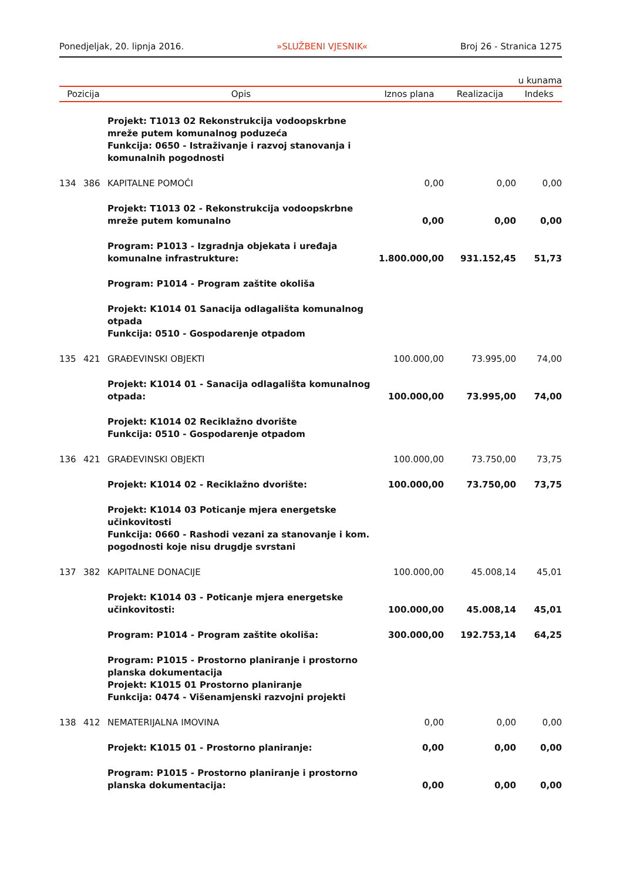Ponedjeljak, 20. lipnja 2016. »SLUŽBENI VJESNIK« Broj 26 - Stranica 1275
u kunama
| Pozicija | | Opis | Iznos plana | Realizacija | Indeks |
| --- | --- | --- | --- | --- | --- |
| | | Projekt: T1013 02 Rekonstrukcija vodoopskrbne mreže putem komunalnog poduzeća Funkcija: 0650 - Istraživanje i razvoj stanovanja i komunalnih pogodnosti | | | |
| 134 | 386 | KAPITALNE POMOĆI | 0,00 | 0,00 | 0,00 |
| | | Projekt: T1013 02 - Rekonstrukcija vodoopskrbne mreže putem komunalno | 0,00 | 0,00 | 0,00 |
| | | Program: P1013 - Izgradnja objekata i uređaja komunalne infrastrukture: | 1.800.000,00 | 931.152,45 | 51,73 |
| | | Program: P1014 - Program zaštite okoliša | | | |
| | | Projekt: K1014 01 Sanacija odlagališta komunalnog otpada Funkcija: 0510 - Gospodarenje otpadom | | | |
| 135 | 421 | GRAĐEVINSKI OBJEKTI | 100.000,00 | 73.995,00 | 74,00 |
| | | Projekt: K1014 01 - Sanacija odlagališta komunalnog otpada: | 100.000,00 | 73.995,00 | 74,00 |
| | | Projekt: K1014 02 Reciklažno dvorište Funkcija: 0510 - Gospodarenje otpadom | | | |
| 136 | 421 | GRAĐEVINSKI OBJEKTI | 100.000,00 | 73.750,00 | 73,75 |
| | | Projekt: K1014 02 - Reciklažno dvorište: | 100.000,00 | 73.750,00 | 73,75 |
| | | Projekt: K1014 03 Poticanje mjera energetske učinkovitosti Funkcija: 0660 - Rashodi vezani za stanovanje i kom. pogodnosti koje nisu drugdje svrstani | | | |
| 137 | 382 | KAPITALNE DONACIJE | 100.000,00 | 45.008,14 | 45,01 |
| | | Projekt: K1014 03 - Poticanje mjera energetske učinkovitosti: | 100.000,00 | 45.008,14 | 45,01 |
| | | Program: P1014 - Program zaštite okoliša: | 300.000,00 | 192.753,14 | 64,25 |
| | | Program: P1015 - Prostorno planiranje i prostorno planska dokumentacija Projekt: K1015 01 Prostorno planiranje Funkcija: 0474 - Višenamjenski razvojni projekti | | | |
| 138 | 412 | NEMATERIJALNA IMOVINA | 0,00 | 0,00 | 0,00 |
| | | Projekt: K1015 01 - Prostorno planiranje: | 0,00 | 0,00 | 0,00 |
| | | Program: P1015 - Prostorno planiranje i prostorno planska dokumentacija: | 0,00 | 0,00 | 0,00 |